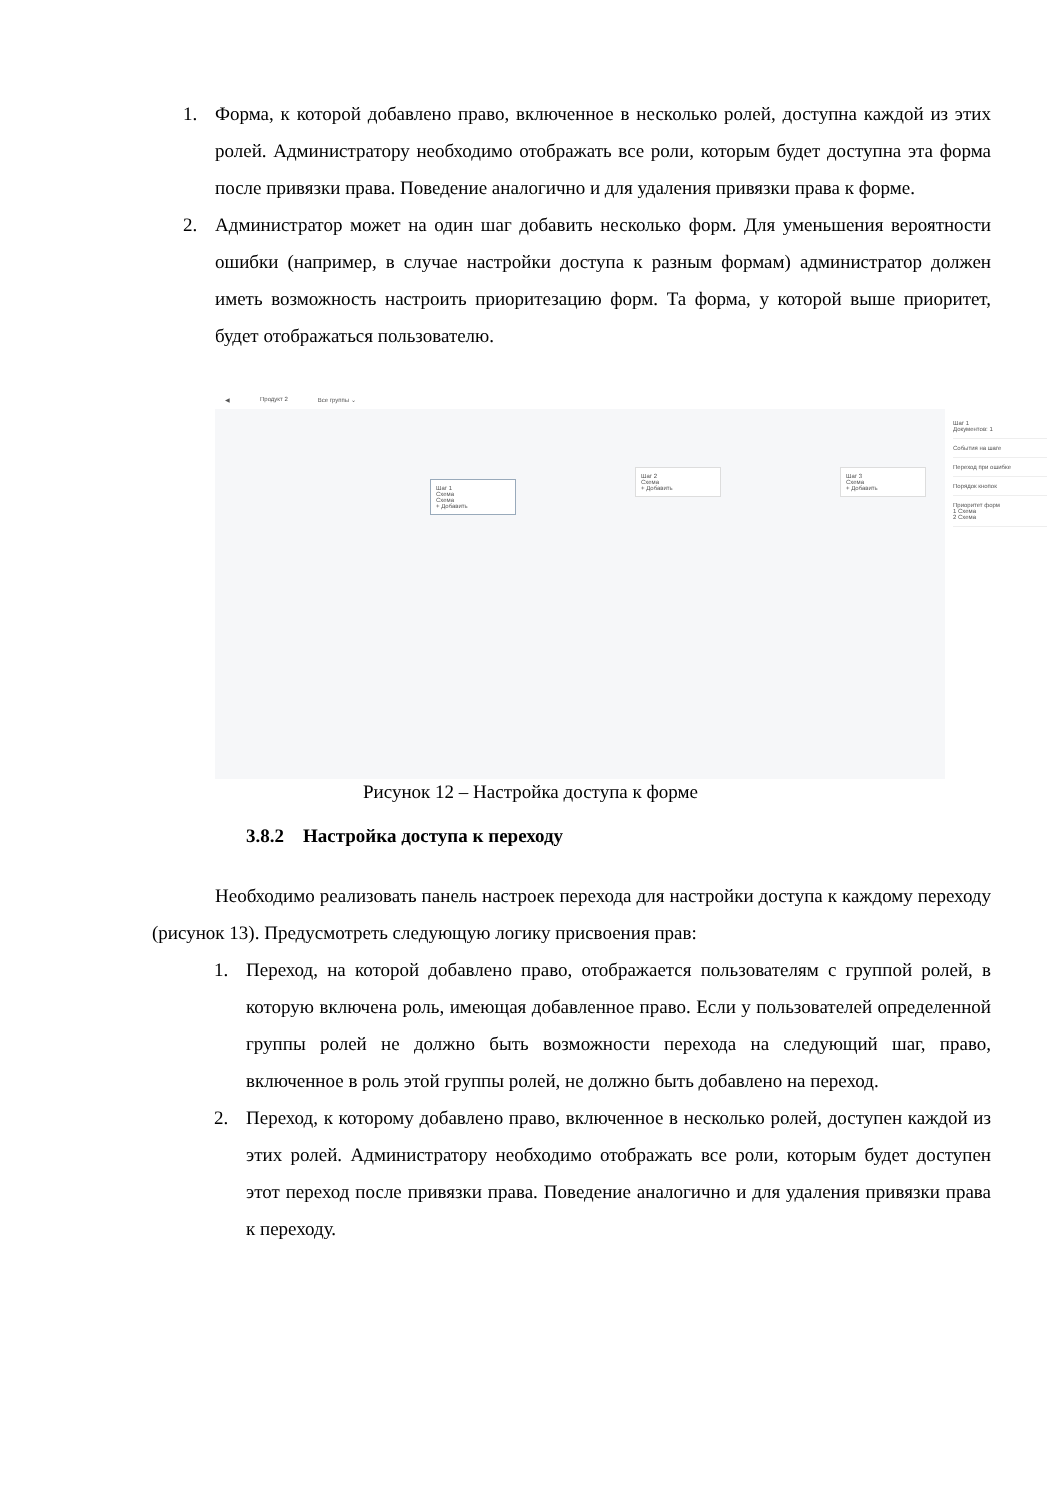1. Форма, к которой добавлено право, включенное в несколько ролей, доступна каждой из этих ролей. Администратору необходимо отображать все роли, которым будет доступна эта форма после привязки права. Поведение аналогично и для удаления привязки права к форме.
2. Администратор может на один шаг добавить несколько форм. Для уменьшения вероятности ошибки (например, в случае настройки доступа к разным формам) администратор должен иметь возможность настроить приоритезацию форм. Та форма, у которой выше приоритет, будет отображаться пользователю.
◀ Продукт 2 Все группы ⌄
Шаг 1
Схема
Схема
+ Добавить
Шаг 2
Схема
+ Добавить
Шаг 3
Схема
+ Добавить
Шаг 1
Документов: 1
События на шаге
Переход при ошибке
Порядок кнопок
Приоритет форм
1 Схема
2 Схема
Рисунок 12 – Настройка доступа к форме
3.8.2 Настройка доступа к переходу
Необходимо реализовать панель настроек перехода для настройки доступа к каждому переходу (рисунок 13). Предусмотреть следующую логику присвоения прав:
1. Переход, на которой добавлено право, отображается пользователям с группой ролей, в которую включена роль, имеющая добавленное право. Если у пользователей определенной группы ролей не должно быть возможности перехода на следующий шаг, право, включенное в роль этой группы ролей, не должно быть добавлено на переход.
2. Переход, к которому добавлено право, включенное в несколько ролей, доступен каждой из этих ролей. Администратору необходимо отображать все роли, которым будет доступен этот переход после привязки права. Поведение аналогично и для удаления привязки права к переходу.